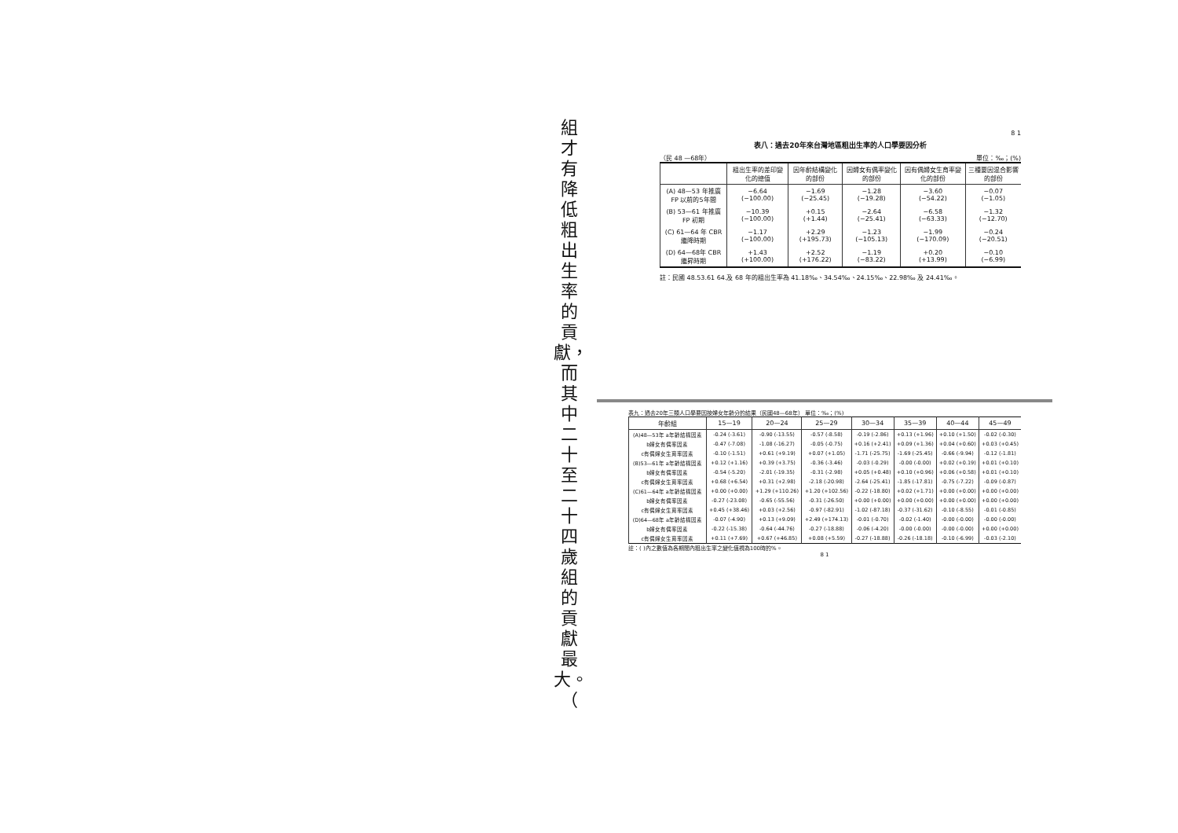組才有降低粗出生率的貢獻，而其中二十至二十四歲組的貢獻最大。（
8 1
表八：過去20年來台灣地區粗出生率的人口學要因分析
（民 48 —68年） 單位：‰；(%)
| | 粗出生率的差印變化的總值 | 因年齡結構變化的部份 | 因婦女有偶率變化的部份 | 因有偶婦女生育率變化的部份 | 三種要因混合影響的部份 |
| --- | --- | --- | --- | --- | --- |
| (A) 48—53 年推廣 FP 以前的5年間 | −6.64 (−100.00) | −1.69 (−25.45) | −1.28 (−19.28) | −3.60 (−54.22) | −0.07 (−1.05) |
| (B) 53—61 年推廣 FP 初期 | −10.39 (−100.00) | +0.15 (+1.44) | −2.64 (−25.41) | −6.58 (−63.33) | −1.32 (−12.70) |
| (C) 61—64 年 CBR 繼降時期 | −1.17 (−100.00) | +2.29 (+195.73) | −1.23 (−105.13) | −1.99 (−170.09) | −0.24 (−20.51) |
| (D) 64—68年 CBR 繼昇時期 | +1.43 (+100.00) | +2.52 (+176.22) | −1.19 (−83.22) | +0.20 (+13.99) | −0.10 (−6.99) |
註：民國 48.53.61 64.及 68 年的粗出生率為 41.18‰、34.54‰、24.15‰、22.98‰ 及 24.41‰。
表九：過去20年三類人口學要因按婦女年齡分的結果（民國48—68年） 單位：‰；(%)
| 年齡組 | 15—19 | 20—24 | 25—29 | 30—34 | 35—39 | 40—44 | 45—49 |
| --- | --- | --- | --- | --- | --- | --- | --- |
| (A)48—53年 a年齡結構因素 | -0.24 (-3.61) | -0.90 (-13.55) | -0.57 (-8.58) | -0.19 (-2.86) | +0.13 (+1.96) | +0.10 (+1.50) | -0.02 (-0.30) |
| b婦女有偶率因素 | -0.47 (-7.08) | -1.08 (-16.27) | -0.05 (-0.75) | +0.16 (+2.41) | +0.09 (+1.36) | +0.04 (+0.60) | +0.03 (+0.45) |
| c有偶婦女生育率因素 | -0.10 (-1.51) | +0.61 (+9.19) | +0.07 (+1.05) | -1.71 (-25.75) | -1.69 (-25.45) | -0.66 (-9.94) | -0.12 (-1.81) |
| (B)53—61年 a年齡結構因素 | +0.12 (+1.16) | +0.39 (+3.75) | -0.36 (-3.46) | -0.03 (-0.29) | -0.00 (-0.00) | +0.02 (+0.19) | +0.01 (+0.10) |
| b婦女有偶率因素 | -0.54 (-5.20) | -2.01 (-19.35) | -0.31 (-2.98) | +0.05 (+0.48) | +0.10 (+0.96) | +0.06 (+0.58) | +0.01 (+0.10) |
| c有偶婦女生育率因素 | +0.68 (+6.54) | +0.31 (+2.98) | -2.18 (-20.98) | -2.64 (-25.41) | -1.85 (-17.81) | -0.75 (-7.22) | -0.09 (-0.87) |
| (C)61—64年 a年齡結構因素 | +0.00 (+0.00) | +1.29 (+110.26) | +1.20 (+102.56) | -0.22 (-18.80) | +0.02 (+1.71) | +0.00 (+0.00) | +0.00 (+0.00) |
| b婦女有偶率因素 | -0.27 (-23.08) | -0.65 (-55.56) | -0.31 (-26.50) | +0.00 (+0.00) | +0.00 (+0.00) | +0.00 (+0.00) | +0.00 (+0.00) |
| c有偶婦女生育率因素 | +0.45 (+38.46) | +0.03 (+2.56) | -0.97 (-82.91) | -1.02 (-87.18) | -0.37 (-31.62) | -0.10 (-8.55) | -0.01 (-0.85) |
| (D)64—68年 a年齡結構因素 | -0.07 (-4.90) | +0.13 (+9.09) | +2.49 (+174.13) | -0.01 (-0.70) | -0.02 (-1.40) | -0.00 (-0.00) | -0.00 (-0.00) |
| b婦女有偶率因素 | -0.22 (-15.38) | -0.64 (-44.76) | -0.27 (-18.88) | -0.06 (-4.20) | -0.00 (-0.00) | -0.00 (-0.00) | +0.00 (+0.00) |
| c有偶婦女生育率因素 | +0.11 (+7.69) | +0.67 (+46.85) | +0.08 (+5.59) | -0.27 (-18.88) | -0.26 (-18.18) | -0.10 (-6.99) | -0.03 (-2.10) |
註：( )內之數值為各期間內粗出生率之變化值視為100時的%。
8 1